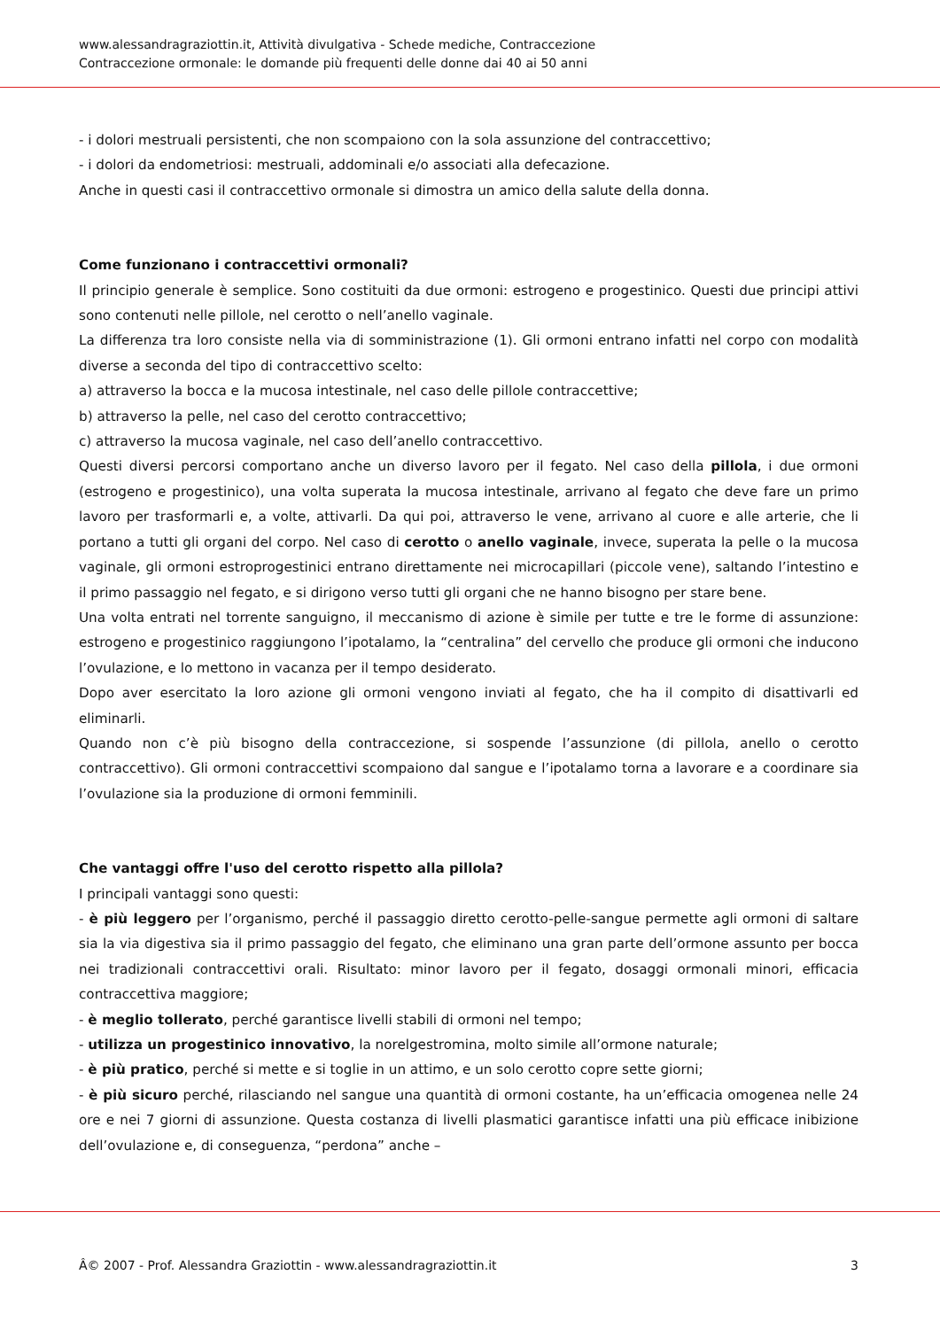www.alessandragraziottin.it, Attività divulgativa - Schede mediche, Contraccezione
Contraccezione ormonale: le domande più frequenti delle donne dai 40 ai 50 anni
- i dolori mestruali persistenti, che non scompaiono con la sola assunzione del contraccettivo;
- i dolori da endometriosi: mestruali, addominali e/o associati alla defecazione.
Anche in questi casi il contraccettivo ormonale si dimostra un amico della salute della donna.
Come funzionano i contraccettivi ormonali?
Il principio generale è semplice. Sono costituiti da due ormoni: estrogeno e progestinico. Questi due principi attivi sono contenuti nelle pillole, nel cerotto o nell’anello vaginale.
La differenza tra loro consiste nella via di somministrazione (1). Gli ormoni entrano infatti nel corpo con modalità diverse a seconda del tipo di contraccettivo scelto:
a) attraverso la bocca e la mucosa intestinale, nel caso delle pillole contraccettive;
b) attraverso la pelle, nel caso del cerotto contraccettivo;
c) attraverso la mucosa vaginale, nel caso dell’anello contraccettivo.
Questi diversi percorsi comportano anche un diverso lavoro per il fegato. Nel caso della pillola, i due ormoni (estrogeno e progestinico), una volta superata la mucosa intestinale, arrivano al fegato che deve fare un primo lavoro per trasformarli e, a volte, attivarli. Da qui poi, attraverso le vene, arrivano al cuore e alle arterie, che li portano a tutti gli organi del corpo. Nel caso di cerotto o anello vaginale, invece, superata la pelle o la mucosa vaginale, gli ormoni estroprogestinici entrano direttamente nei microcapillari (piccole vene), saltando l’intestino e il primo passaggio nel fegato, e si dirigono verso tutti gli organi che ne hanno bisogno per stare bene.
Una volta entrati nel torrente sanguigno, il meccanismo di azione è simile per tutte e tre le forme di assunzione: estrogeno e progestinico raggiungono l’ipotalamo, la “centralina” del cervello che produce gli ormoni che inducono l’ovulazione, e lo mettono in vacanza per il tempo desiderato.
Dopo aver esercitato la loro azione gli ormoni vengono inviati al fegato, che ha il compito di disattivarli ed eliminarli.
Quando non c’è più bisogno della contraccezione, si sospende l’assunzione (di pillola, anello o cerotto contraccettivo). Gli ormoni contraccettivi scompaiono dal sangue e l’ipotalamo torna a lavorare e a coordinare sia l’ovulazione sia la produzione di ormoni femminili.
Che vantaggi offre l'uso del cerotto rispetto alla pillola?
I principali vantaggi sono questi:
- è più leggero per l’organismo, perché il passaggio diretto cerotto-pelle-sangue permette agli ormoni di saltare sia la via digestiva sia il primo passaggio del fegato, che eliminano una gran parte dell’ormone assunto per bocca nei tradizionali contraccettivi orali. Risultato: minor lavoro per il fegato, dosaggi ormonali minori, efficacia contraccettiva maggiore;
- è meglio tollerato, perché garantisce livelli stabili di ormoni nel tempo;
- utilizza un progestinico innovativo, la norelgestromina, molto simile all’ormone naturale;
- è più pratico, perché si mette e si toglie in un attimo, e un solo cerotto copre sette giorni;
- è più sicuro perché, rilasciando nel sangue una quantità di ormoni costante, ha un’efficacia omogenea nelle 24 ore e nei 7 giorni di assunzione. Questa costanza di livelli plasmatici garantisce infatti una più efficace inibizione dell’ovulazione e, di conseguenza, “perdona” anche –
Â© 2007 - Prof. Alessandra Graziottin - www.alessandragraziottin.it 3